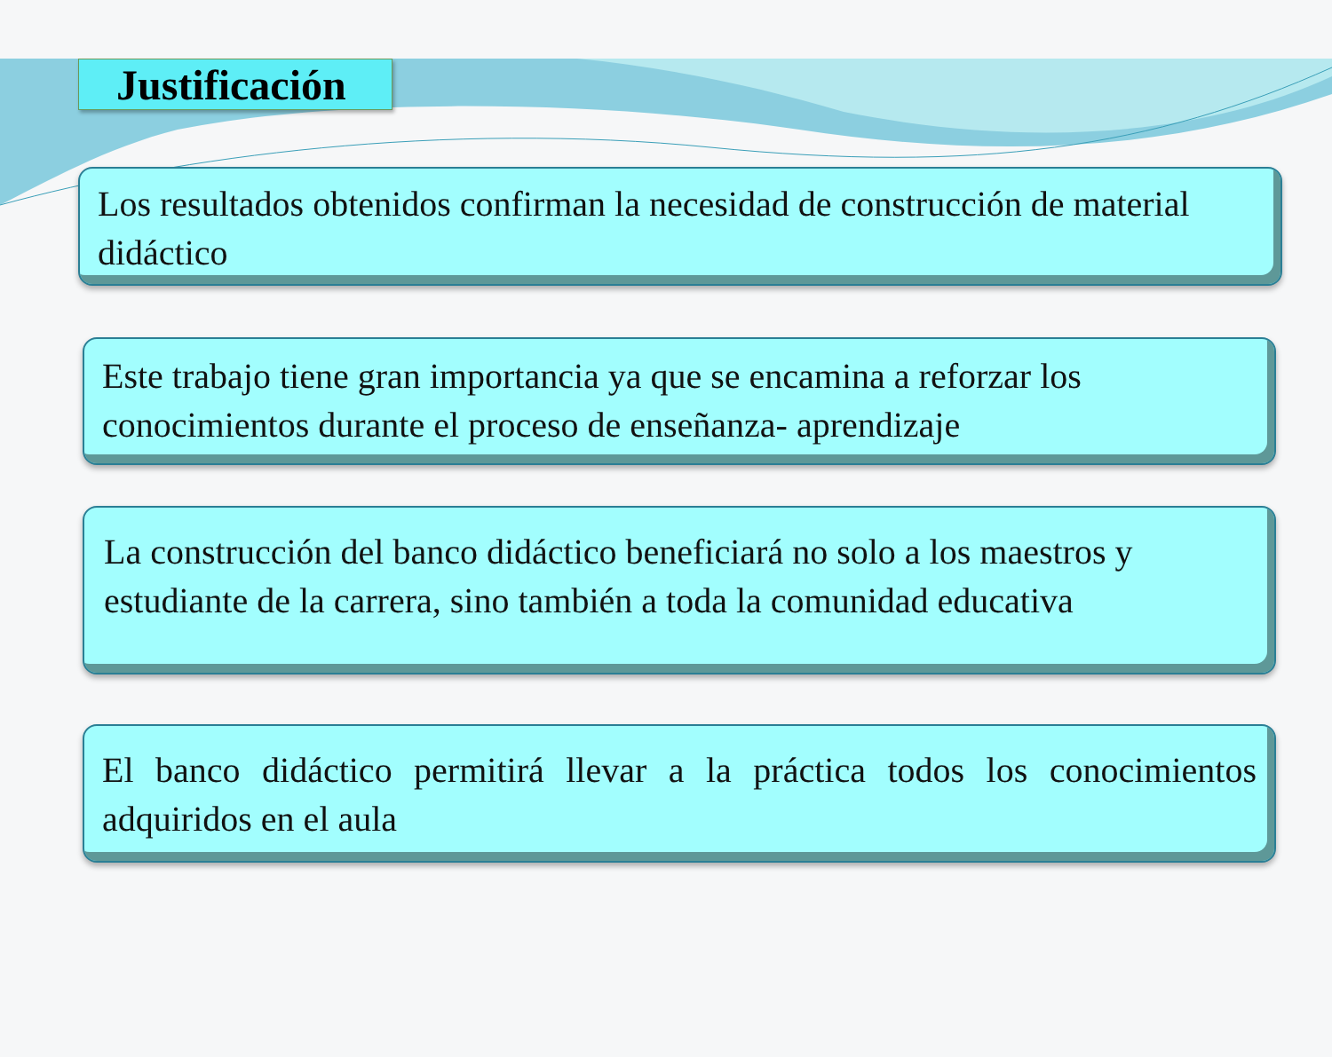Justificación
Los resultados obtenidos confirman la necesidad de construcción de material didáctico
Este trabajo tiene gran importancia ya que se encamina a reforzar los conocimientos durante el proceso de enseñanza- aprendizaje
La construcción del banco didáctico beneficiará no solo a los maestros y estudiante de la carrera, sino también a toda la comunidad educativa
El banco didáctico permitirá llevar a la práctica todos los conocimientos adquiridos en el aula